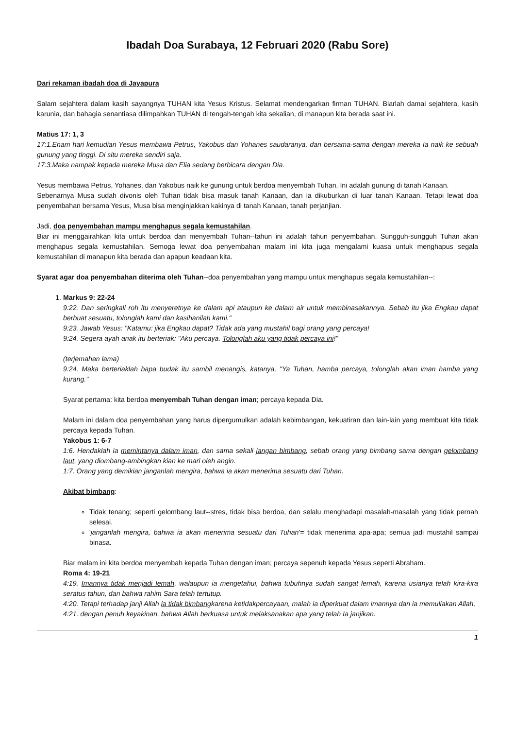Ibadah Doa Surabaya, 12 Februari 2020 (Rabu Sore)
Dari rekaman ibadah doa di Jayapura
Salam sejahtera dalam kasih sayangnya TUHAN kita Yesus Kristus. Selamat mendengarkan firman TUHAN. Biarlah damai sejahtera, kasih karunia, dan bahagia senantiasa dilimpahkan TUHAN di tengah-tengah kita sekalian, di manapun kita berada saat ini.
Matius 17: 1, 3
17:1.Enam hari kemudian Yesus membawa Petrus, Yakobus dan Yohanes saudaranya, dan bersama-sama dengan mereka Ia naik ke sebuah gunung yang tinggi. Di situ mereka sendiri saja.
17:3.Maka nampak kepada mereka Musa dan Elia sedang berbicara dengan Dia.
Yesus membawa Petrus, Yohanes, dan Yakobus naik ke gunung untuk berdoa menyembah Tuhan. Ini adalah gunung di tanah Kanaan.
Sebenarnya Musa sudah divonis oleh Tuhan tidak bisa masuk tanah Kanaan, dan ia dikuburkan di luar tanah Kanaan. Tetapi lewat doa penyembahan bersama Yesus, Musa bisa menginjakkan kakinya di tanah Kanaan, tanah perjanjian.
Jadi, doa penyembahan mampu menghapus segala kemustahilan.
Biar ini menggairahkan kita untuk berdoa dan menyembah Tuhan--tahun ini adalah tahun penyembahan. Sungguh-sungguh Tuhan akan menghapus segala kemustahilan. Semoga lewat doa penyembahan malam ini kita juga mengalami kuasa untuk menghapus segala kemustahilan di manapun kita berada dan apapun keadaan kita.
Syarat agar doa penyembahan diterima oleh Tuhan--doa penyembahan yang mampu untuk menghapus segala kemustahilan--:
1. Markus 9: 22-24
9:22. Dan seringkali roh itu menyeretnya ke dalam api ataupun ke dalam air untuk membinasakannya. Sebab itu jika Engkau dapat berbuat sesuatu, tolonglah kami dan kasihanilah kami."
9:23. Jawab Yesus: "Katamu: jika Engkau dapat? Tidak ada yang mustahil bagi orang yang percaya!
9:24. Segera ayah anak itu berteriak: "Aku percaya. Tolonglah aku yang tidak percaya ini!"
(terjemahan lama)
9:24. Maka berteriaklah bapa budak itu sambil menangis, katanya, "Ya Tuhan, hamba percaya, tolonglah akan iman hamba yang kurang."
Syarat pertama: kita berdoa menyembah Tuhan dengan iman; percaya kepada Dia.
Malam ini dalam doa penyembahan yang harus dipergumulkan adalah kebimbangan, kekuatiran dan lain-lain yang membuat kita tidak percaya kepada Tuhan.
Yakobus 1: 6-7
1:6. Hendaklah ia memintanya dalam iman, dan sama sekali jangan bimbang, sebab orang yang bimbang sama dengan gelombang laut, yang diombang-ambingkan kian ke mari oleh angin.
1:7. Orang yang demikian janganlah mengira, bahwa ia akan menerima sesuatu dari Tuhan.
Akibat bimbang:
Tidak tenang; seperti gelombang laut--stres, tidak bisa berdoa, dan selalu menghadapi masalah-masalah yang tidak pernah selesai.
'janganlah mengira, bahwa ia akan menerima sesuatu dari Tuhan'= tidak menerima apa-apa; semua jadi mustahil sampai binasa.
Biar malam ini kita berdoa menyembah kepada Tuhan dengan iman; percaya sepenuh kepada Yesus seperti Abraham.
Roma 4: 19-21
4:19. Imannya tidak menjadi lemah, walaupun ia mengetahui, bahwa tubuhnya sudah sangat lemah, karena usianya telah kira-kira seratus tahun, dan bahwa rahim Sara telah tertutup.
4:20. Tetapi terhadap janji Allah ia tidak bimbangkarena ketidakpercayaan, malah ia diperkuat dalam imannya dan ia memuliakan Allah,
4:21. dengan penuh keyakinan, bahwa Allah berkuasa untuk melaksanakan apa yang telah Ia janjikan.
1